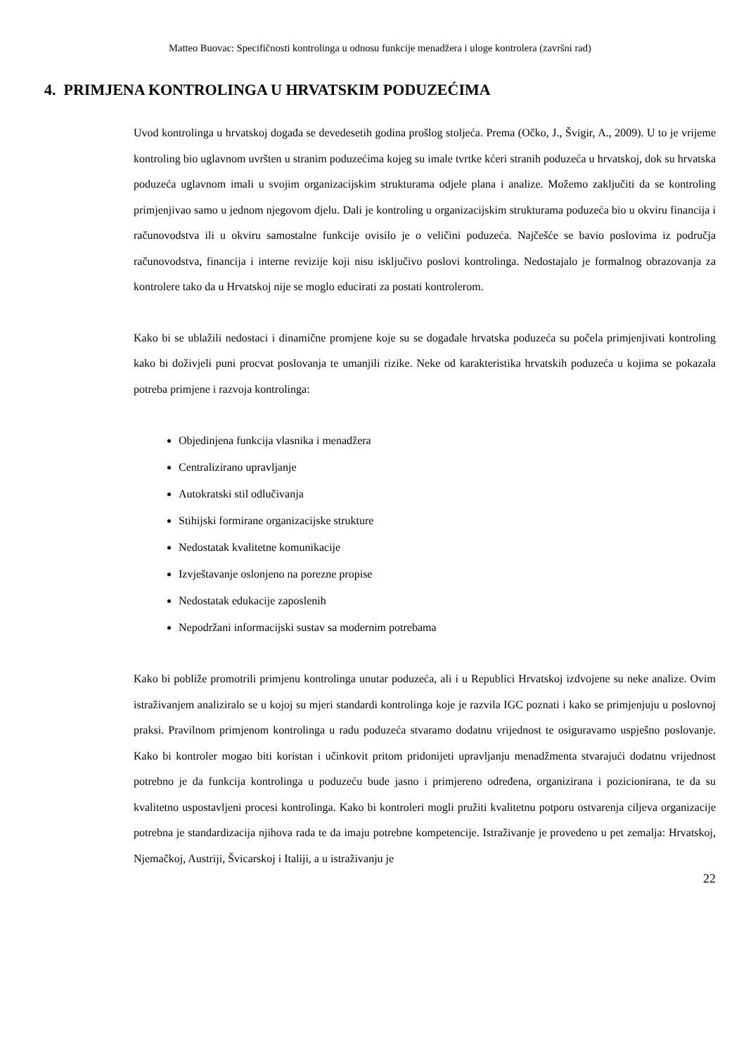Matteo Buovac: Specifičnosti kontrolinga u odnosu funkcije menadžera i uloge kontrolera (završni rad)
4. PRIMJENA KONTROLINGA U HRVATSKIM PODUZEĆIMA
Uvod kontrolinga u hrvatskoj događa se devedesetih godina prošlog stoljeća. Prema (Očko, J., Švigir, A., 2009). U to je vrijeme kontroling bio uglavnom uvršten u stranim poduzećima kojeg su imale tvrtke kćeri stranih poduzeća u hrvatskoj, dok su hrvatska poduzeća uglavnom imali u svojim organizacijskim strukturama odjele plana i analize. Možemo zaključiti da se kontroling primjenjivao samo u jednom njegovom djelu. Dali je kontroling u organizacijskim strukturama poduzeća bio u okviru financija i računovodstva ili u okviru samostalne funkcije ovisilo je o veličini poduzeća. Najčešće se bavio poslovima iz područja računovodstva, financija i interne revizije koji nisu isključivo poslovi kontrolinga. Nedostajalo je formalnog obrazovanja za kontrolere tako da u Hrvatskoj nije se moglo educirati za postati kontrolerom.
Kako bi se ublažili nedostaci i dinamične promjene koje su se događale hrvatska poduzeća su počela primjenjivati kontroling kako bi doživjeli puni procvat poslovanja te umanjili rizike. Neke od karakteristika hrvatskih poduzeća u kojima se pokazala potreba primjene i razvoja kontrolinga:
Objedinjena funkcija vlasnika i menadžera
Centralizirano upravljanje
Autokratski stil odlučivanja
Stihijski formirane organizacijske strukture
Nedostatak kvalitetne komunikacije
Izvještavanje oslonjeno na porezne propise
Nedostatak edukacije zaposlenih
Nepodržani informacijski sustav sa modernim potrebama
Kako bi pobliže promotrili primjenu kontrolinga unutar poduzeća, ali i u Republici Hrvatskoj izdvojene su neke analize. Ovim istraživanjem analiziralo se u kojoj su mjeri standardi kontrolinga koje je razvila IGC poznati i kako se primjenjuju u poslovnoj praksi. Pravilnom primjenom kontrolinga u radu poduzeća stvaramo dodatnu vrijednost te osiguravamo uspješno poslovanje. Kako bi kontroler mogao biti koristan i učinkovit pritom pridonijeti upravljanju menadžmenta stvarajući dodatnu vrijednost potrebno je da funkcija kontrolinga u poduzeću bude jasno i primjereno određena, organizirana i pozicionirana, te da su kvalitetno uspostavljeni procesi kontrolinga. Kako bi kontroleri mogli pružiti kvalitetnu potporu ostvarenja ciljeva organizacije potrebna je standardizacija njihova rada te da imaju potrebne kompetencije. Istraživanje je provedeno u pet zemalja: Hrvatskoj, Njemačkoj, Austriji, Švicarskoj i Italiji, a u istraživanju je
22